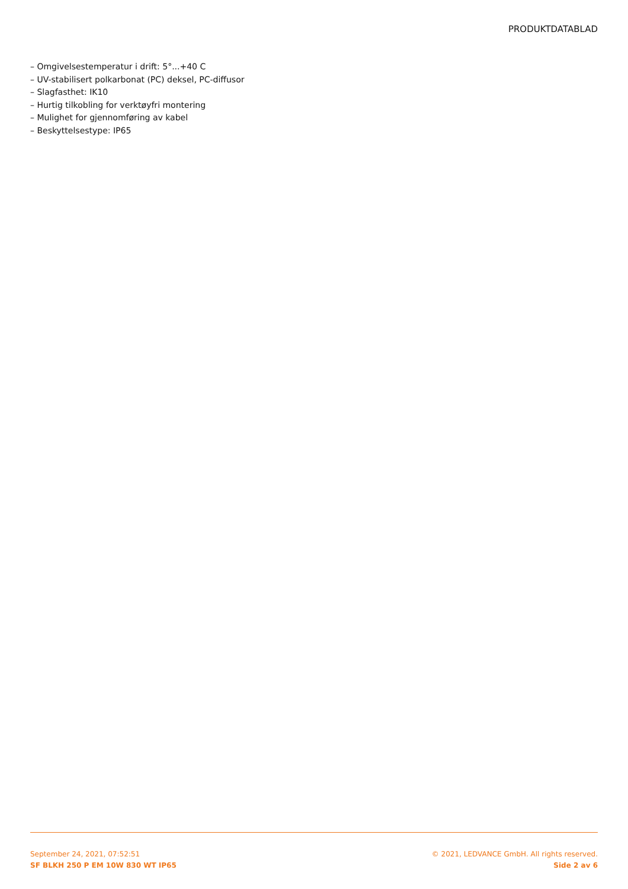PRODUKTDATABLAD
– Omgivelsestemperatur i drift: 5°...+40 C
– UV-stabilisert polkarbonat (PC) deksel, PC-diffusor
– Slagfasthet: IK10
– Hurtig tilkobling for verktøyfri montering
– Mulighet for gjennomføring av kabel
– Beskyttelsestype: IP65
September 24, 2021, 07:52:51
SF BLKH 250 P EM 10W 830 WT IP65
© 2021, LEDVANCE GmbH. All rights reserved.
Side 2 av 6